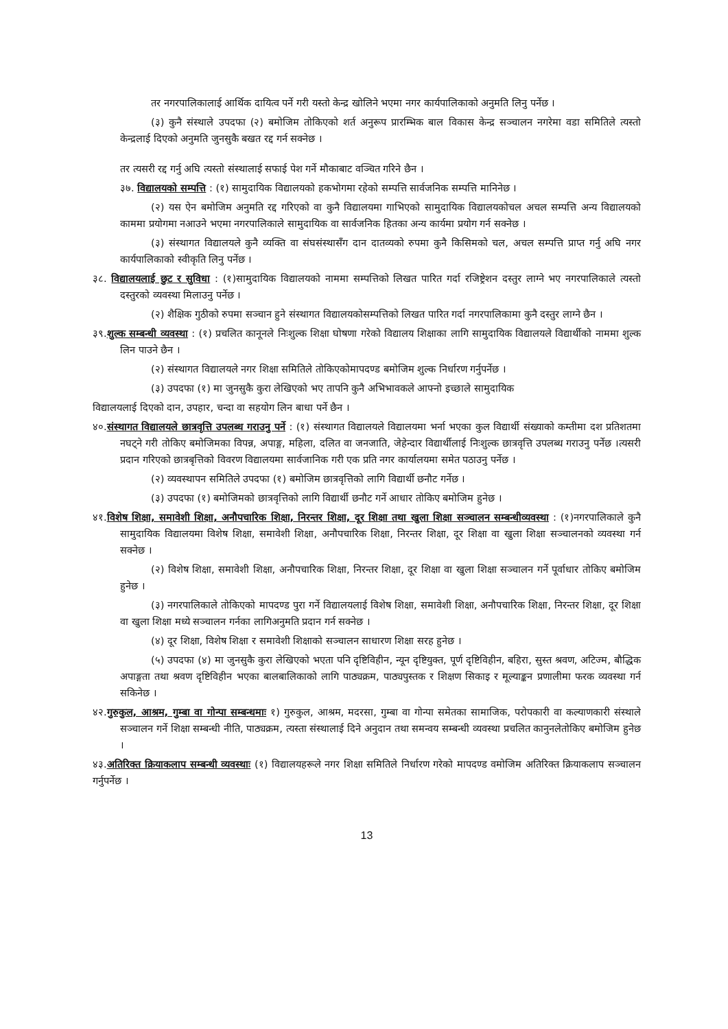तर नगरपालिकालाई आर्थिक दायित्व पर्ने गरी यस्तो केन्द्र खोलिने भएमा नगर कार्यपालिकाको अनुमति लिनु पर्नेछ ।
(३) कुनै संस्थाले उपदफा (२) बमोजिम तोकिएको शर्त अनुरूप प्रारम्भिक बाल विकास केन्द्र सञ्चालन नगरेमा वडा समितिले त्यस्तो केन्द्रलाई दिएको अनुमति जुनसुकै बखत रद्द गर्न सक्नेछ ।
तर त्यसरी रद्द गर्नु अघि त्यस्तो संस्थालाई सफाई पेश गर्ने मौकाबाट वञ्चित गरिने छैन ।
३७. विद्यालयको सम्पत्ति : (१) सामुदायिक विद्यालयको हकभोगमा रहेको सम्पत्ति सार्वजनिक सम्पत्ति मानिनेछ ।
(२) यस ऐन बमोजिम अनुमति रद्द गरिएको वा कुनै विद्यालयमा गाभिएको सामुदायिक विद्यालयकोचल अचल सम्पत्ति अन्य विद्यालयको काममा प्रयोगमा नआउने भएमा नगरपालिकाले सामुदायिक वा सार्वजनिक हितका अन्य कार्यमा प्रयोग गर्न सक्नेछ ।
(३) संस्थागत विद्यालयले कुनै व्यक्ति वा संघसंस्थासँग दान दातव्यको रुपमा कुनै किसिमको चल, अचल सम्पत्ति प्राप्त गर्नु अघि नगर कार्यपालिकाको स्वीकृति लिनु पर्नेछ ।
३८. विद्यालयलाई छुट र सुविधा : (१)सामुदायिक विद्यालयको नाममा सम्पत्तिको लिखत पारित गर्दा रजिष्ट्रेशन दस्तुर लाग्ने भए नगरपालिकाले त्यस्तो दस्तुरको व्यवस्था मिलाउनु पर्नेछ ।
(२) शैक्षिक गुठीको रुपमा सञ्चान हुने संस्थागत विद्यालयकोसम्पत्तिको लिखत पारित गर्दा नगरपालिकामा कुनै दस्तुर लाग्ने छैन ।
३९.शुल्क सम्बन्धी व्यवस्था : (१) प्रचलित कानूनले निःशुल्क शिक्षा घोषणा गरेको विद्यालय शिक्षाका लागि सामुदायिक विद्यालयले विद्यार्थीको नाममा शुल्क लिन पाउने छैन ।
(२) संस्थागत विद्यालयले नगर शिक्षा समितिले तोकिएकोमापदण्ड बमोजिम शुल्क निर्धारण गर्नुपर्नेछ ।
(३) उपदफा (१) मा जुनसुकै कुरा लेखिएको भए तापनि कुनै अभिभावकले आफ्नो इच्छाले सामुदायिक
विद्यालयलाई दिएको दान, उपहार, चन्दा वा सहयोग लिन बाधा पर्ने छैन ।
४०.संस्थागत विद्यालयले छात्रवृत्ति उपलब्ध गराउनु पर्ने : (१) संस्थागत विद्यालयले विद्यालयमा भर्ना भएका कुल विद्यार्थी संख्याको कम्तीमा दश प्रतिशतमा नघट्ने गरी तोकिए बमोजिमका विपन्न, अपाङ्ग, महिला, दलित वा जनजाति, जेहेन्दार विद्यार्थीलाई निःशुल्क छात्रवृत्ति उपलब्ध गराउनु पर्नेछ ।त्यसरी प्रदान गरिएको छात्रबृत्तिको विवरण विद्यालयमा सार्वजानिक गरी एक प्रति नगर कार्यालयमा समेत पठाउनु पर्नेछ ।
(२) व्यवस्थापन समितिले उपदफा (१) बमोजिम छात्रवृत्तिको लागि विद्यार्थी छनौट गर्नेछ ।
(३) उपदफा (१) बमोजिमको छात्रवृत्तिको लागि विद्यार्थी छनौट गर्ने आधार तोकिए बमोजिम हुनेछ ।
४१.विशेष शिक्षा, समावेशी शिक्षा, अनौपचारिक शिक्षा, निरन्तर शिक्षा, दूर शिक्षा तथा खुला शिक्षा सञ्चालन सम्बन्धीव्यवस्था : (१)नगरपालिकाले कुनै सामुदायिक विद्यालयमा विशेष शिक्षा, समावेशी शिक्षा, अनौपचारिक शिक्षा, निरन्तर शिक्षा, दूर शिक्षा वा खुला शिक्षा सञ्चालनको व्यवस्था गर्न सक्नेछ ।
(२) विशेष शिक्षा, समावेशी शिक्षा, अनौपचारिक शिक्षा, निरन्तर शिक्षा, दूर शिक्षा वा खुला शिक्षा सञ्चालन गर्ने पूर्वाधार तोकिए बमोजिम हुनेछ ।
(३) नगरपालिकाले तोकिएको मापदण्ड पुरा गर्ने विद्यालयलाई विशेष शिक्षा, समावेशी शिक्षा, अनौपचारिक शिक्षा, निरन्तर शिक्षा, दूर शिक्षा वा खुला शिक्षा मध्ये सञ्चालन गर्नका लागिअनुमति प्रदान गर्न सक्नेछ ।
(४) दूर शिक्षा, विशेष शिक्षा र समावेशी शिक्षाको सञ्चालन साधारण शिक्षा सरह हुनेछ ।
(५) उपदफा (४) मा जुनसुकै कुरा लेखिएको भएता पनि दृष्टिविहीन, न्यून दृष्टियुक्त, पूर्ण दृष्टिविहीन, बहिरा, सुस्त श्रवण, अटिज्म, बौद्धिक अपाङ्गता तथा श्रवण दृष्टिविहीन भएका बालबालिकाको लागि पाठ्यक्रम, पाठ्यपुस्तक र शिक्षण सिकाइ र मूल्याङ्कन प्रणालीमा फरक व्यवस्था गर्न सकिनेछ ।
४२.गुरुकुल, आश्रम, गुम्बा वा गोन्पा सम्बन्धमाः १) गुरुकुल, आश्रम, मदरसा, गुम्बा वा गोन्पा समेतका सामाजिक, परोपकारी वा कल्याणकारी संस्थाले सञ्चालन गर्ने शिक्षा सम्बन्धी नीति, पाठ्यक्रम, त्यस्ता संस्थालाई दिने अनुदान तथा समन्वय सम्बन्धी व्यवस्था प्रचलित कानुनलेतोकिए बमोजिम हुनेछ ।
४३.अतिरिक्त क्रियाकलाप सम्बन्धी व्यवस्थाः (१) विद्यालयहरूले नगर शिक्षा समितिले निर्धारण गरेको मापदण्ड वमोजिम अतिरिक्त क्रियाकलाप सञ्चालन गर्नुपर्नेछ ।
13